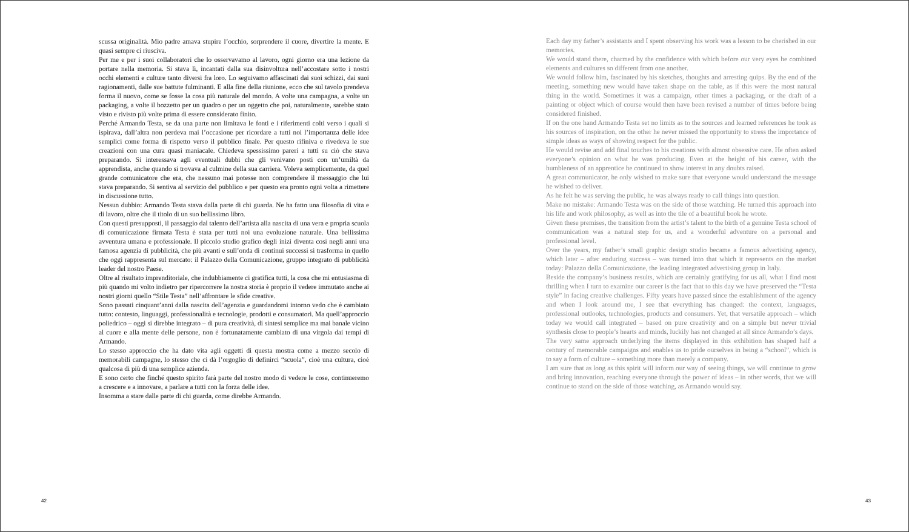scussa originalità. Mio padre amava stupire l’occhio, sorprendere il cuore, divertire la mente. E quasi sempre ci riusciva.
Per me e per i suoi collaboratori che lo osservavamo al lavoro, ogni giorno era una lezione da portare nella memoria. Si stava lì, incantati dalla sua disinvoltura nell’accostare sotto i nostri occhi elementi e culture tanto diversi fra loro. Lo seguivamo affascinati dai suoi schizzi, dai suoi ragionamenti, dalle sue battute fulminanti. E alla fine della riunione, ecco che sul tavolo prendeva forma il nuovo, come se fosse la cosa più naturale del mondo. A volte una campagna, a volte un packaging, a volte il bozzetto per un quadro o per un oggetto che poi, naturalmente, sarebbe stato visto e rivisto più volte prima di essere considerato finito.
Perché Armando Testa, se da una parte non limitava le fonti e i riferimenti colti verso i quali si ispirava, dall’altra non perdeva mai l’occasione per ricordare a tutti noi l’importanza delle idee semplici come forma di rispetto verso il pubblico finale. Per questo rifiniva e rivedeva le sue creazioni con una cura quasi maniacale. Chiedeva spessissimo pareri a tutti su ciò che stava preparando. Si interessava agli eventuali dubbi che gli venivano posti con un’umiltà da apprendista, anche quando si trovava al culmine della sua carriera. Voleva semplicemente, da quel grande comunicatore che era, che nessuno mai potesse non comprendere il messaggio che lui stava preparando. Si sentiva al servizio del pubblico e per questo era pronto ogni volta a rimettere in discussione tutto.
Nessun dubbio: Armando Testa stava dalla parte di chi guarda. Ne ha fatto una filosofia di vita e di lavoro, oltre che il titolo di un suo bellissimo libro.
Con questi presupposti, il passaggio dal talento dell’artista alla nascita di una vera e propria scuola di comunicazione firmata Testa è stata per tutti noi una evoluzione naturale. Una bellissima avventura umana e professionale. Il piccolo studio grafico degli inizi diventa così negli anni una famosa agenzia di pubblicità, che più avanti e sull’onda di continui successi si trasforma in quello che oggi rappresenta sul mercato: il Palazzo della Comunicazione, gruppo integrato di pubblicità leader del nostro Paese.
Oltre al risultato imprenditoriale, che indubbiamente ci gratifica tutti, la cosa che mi entusiasma di più quando mi volto indietro per ripercorrere la nostra storia è proprio il vedere immutato anche ai nostri giorni quello “Stile Testa” nell’affrontare le sfide creative.
Sono passati cinquant’anni dalla nascita dell’agenzia e guardandomi intorno vedo che è cambiato tutto: contesto, linguaggi, professionalità e tecnologie, prodotti e consumatori. Ma quell’approccio poliedrico – oggi si direbbe integrato – di pura creatività, di sintesi semplice ma mai banale vicino al cuore e alla mente delle persone, non è fortunatamente cambiato di una virgola dai tempi di Armando.
Lo stesso approccio che ha dato vita agli oggetti di questa mostra come a mezzo secolo di memorabili campagne, lo stesso che ci dà l’orgoglio di definirci “scuola”, cioè una cultura, cioè qualcosa di più di una semplice azienda.
E sono certo che finché questo spirito farà parte del nostro modo di vedere le cose, continueremo a crescere e a innovare, a parlare a tutti con la forza delle idee.
Insomma a stare dalle parte di chi guarda, come direbbe Armando.
42
Each day my father’s assistants and I spent observing his work was a lesson to be cherished in our memories.
We would stand there, charmed by the confidence with which before our very eyes he combined elements and cultures so different from one another.
We would follow him, fascinated by his sketches, thoughts and arresting quips. By the end of the meeting, something new would have taken shape on the table, as if this were the most natural thing in the world. Sometimes it was a campaign, other times a packaging, or the draft of a painting or object which of course would then have been revised a number of times before being considered finished.
If on the one hand Armando Testa set no limits as to the sources and learned references he took as his sources of inspiration, on the other he never missed the opportunity to stress the importance of simple ideas as ways of showing respect for the public.
He would revise and add final touches to his creations with almost obsessive care. He often asked everyone’s opinion on what he was producing. Even at the height of his career, with the humbleness of an apprentice he continued to show interest in any doubts raised.
A great communicator, he only wished to make sure that everyone would understand the message he wished to deliver.
As he felt he was serving the public, he was always ready to call things into question.
Make no mistake: Armando Testa was on the side of those watching. He turned this approach into his life and work philosophy, as well as into the tile of a beautiful book he wrote.
Given these premises, the transition from the artist’s talent to the birth of a genuine Testa school of communication was a natural step for us, and a wonderful adventure on a personal and professional level.
Over the years, my father’s small graphic design studio became a famous advertising agency, which later – after enduring success – was turned into that which it represents on the market today: Palazzo della Comunicazione, the leading integrated advertising group in Italy.
Beside the company’s business results, which are certainly gratifying for us all, what I find most thrilling when I turn to examine our career is the fact that to this day we have preserved the “Testa style” in facing creative challenges. Fifty years have passed since the establishment of the agency and when I look around me, I see that everything has changed: the context, languages, professional outlooks, technologies, products and consumers. Yet, that versatile approach – which today we would call integrated – based on pure creativity and on a simple but never trivial synthesis close to people’s hearts and minds, luckily has not changed at all since Armando’s days.
The very same approach underlying the items displayed in this exhibition has shaped half a century of memorable campaigns and enables us to pride ourselves in being a “school”, which is to say a form of culture – something more than merely a company.
I am sure that as long as this spirit will inform our way of seeing things, we will continue to grow and bring innovation, reaching everyone through the power of ideas – in other words, that we will continue to stand on the side of those watching, as Armando would say.
43